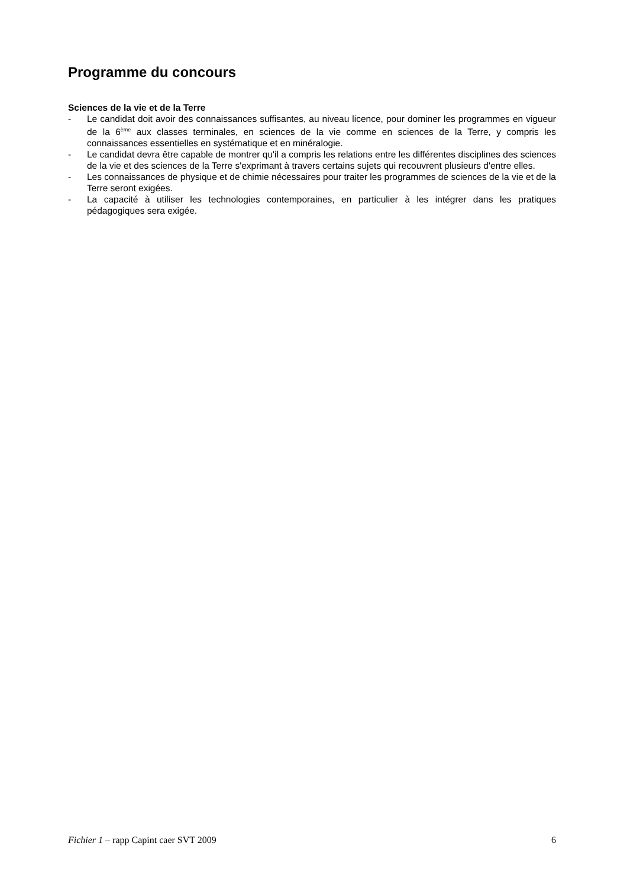Programme du concours
Sciences de la vie et de la Terre
- Le candidat doit avoir des connaissances suffisantes, au niveau licence, pour dominer les programmes en vigueur de la 6<sup>ème</sup> aux classes terminales, en sciences de la vie comme en sciences de la Terre, y compris les connaissances essentielles en systématique et en minéralogie.
- Le candidat devra être capable de montrer qu'il a compris les relations entre les différentes disciplines des sciences de la vie et des sciences de la Terre s'exprimant à travers certains sujets qui recouvrent plusieurs d'entre elles.
- Les connaissances de physique et de chimie nécessaires pour traiter les programmes de sciences de la vie et de la Terre seront exigées.
- La capacité à utiliser les technologies contemporaines, en particulier à les intégrer dans les pratiques pédagogiques sera exigée.
Fichier 1 – rapp Capint caer SVT 2009 6